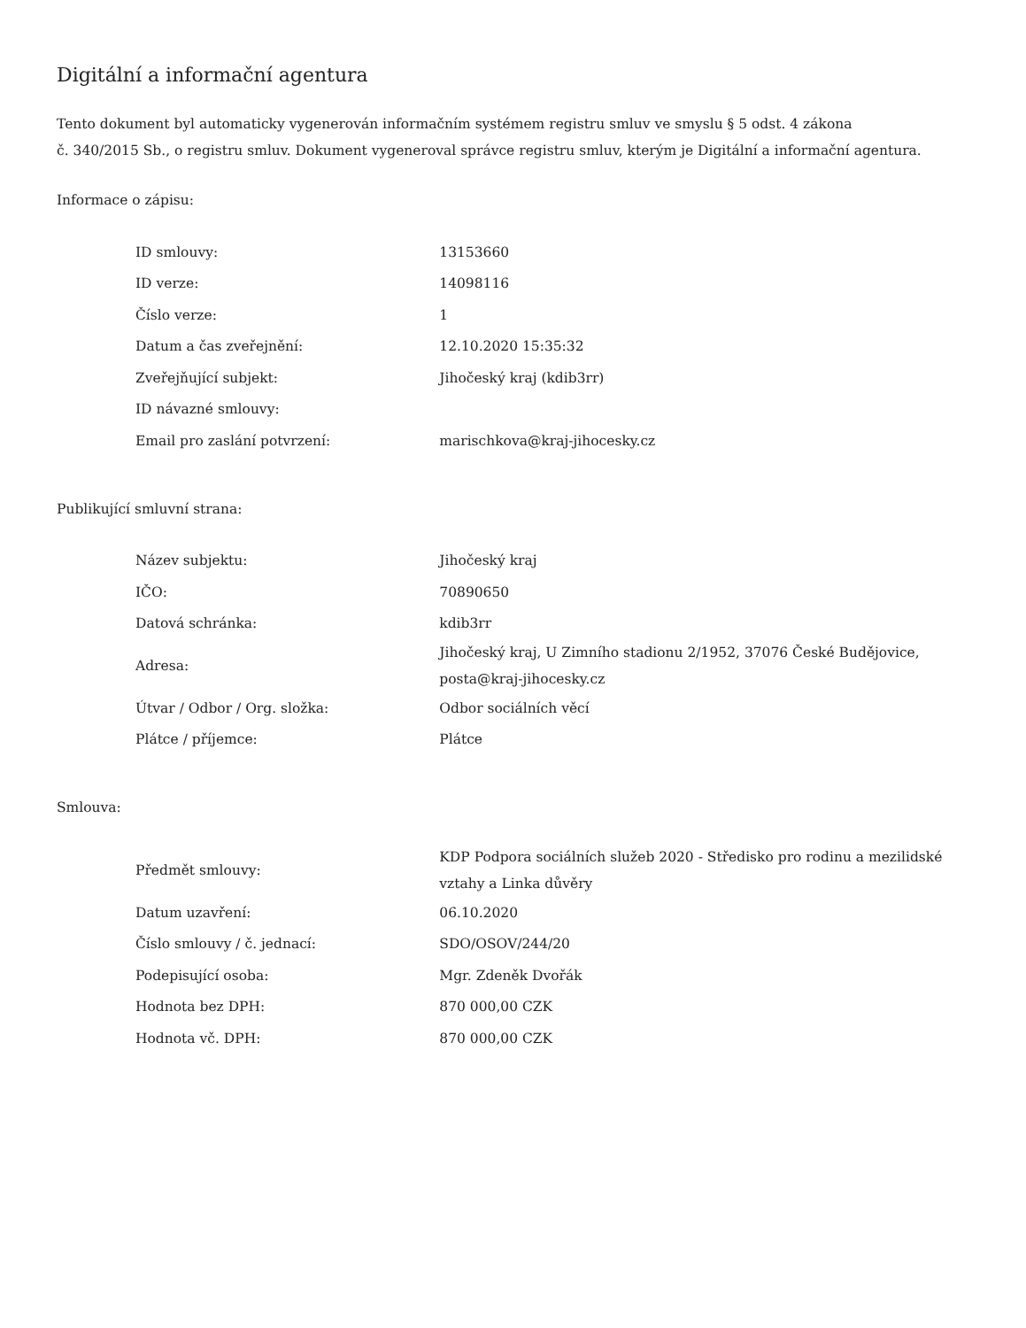Digitální a informační agentura
Tento dokument byl automaticky vygenerován informačním systémem registru smluv ve smyslu § 5 odst. 4 zákona
č. 340/2015 Sb., o registru smluv. Dokument vygeneroval správce registru smluv, kterým je Digitální a informační agentura.
Informace o zápisu:
| ID smlouvy: | 13153660 |
| ID verze: | 14098116 |
| Číslo verze: | 1 |
| Datum a čas zveřejnění: | 12.10.2020 15:35:32 |
| Zveřejňující subjekt: | Jihočeský kraj (kdib3rr) |
| ID návazné smlouvy: | |
| Email pro zaslání potvrzení: | marischkova@kraj-jihocesky.cz |
Publikující smluvní strana:
| Název subjektu: | Jihočeský kraj |
| IČO: | 70890650 |
| Datová schránka: | kdib3rr |
| Adresa: | Jihočeský kraj, U Zimního stadionu 2/1952, 37076 České Budějovice, posta@kraj-jihocesky.cz |
| Útvar / Odbor / Org. složka: | Odbor sociálních věcí |
| Plátce / příjemce: | Plátce |
Smlouva:
| Předmět smlouvy: | KDP Podpora sociálních služeb 2020 - Středisko pro rodinu a mezilidské vztahy a Linka důvěry |
| Datum uzavření: | 06.10.2020 |
| Číslo smlouvy / č. jednací: | SDO/OSOV/244/20 |
| Podepisující osoba: | Mgr. Zdeněk Dvořák |
| Hodnota bez DPH: | 870 000,00 CZK |
| Hodnota vč. DPH: | 870 000,00 CZK |